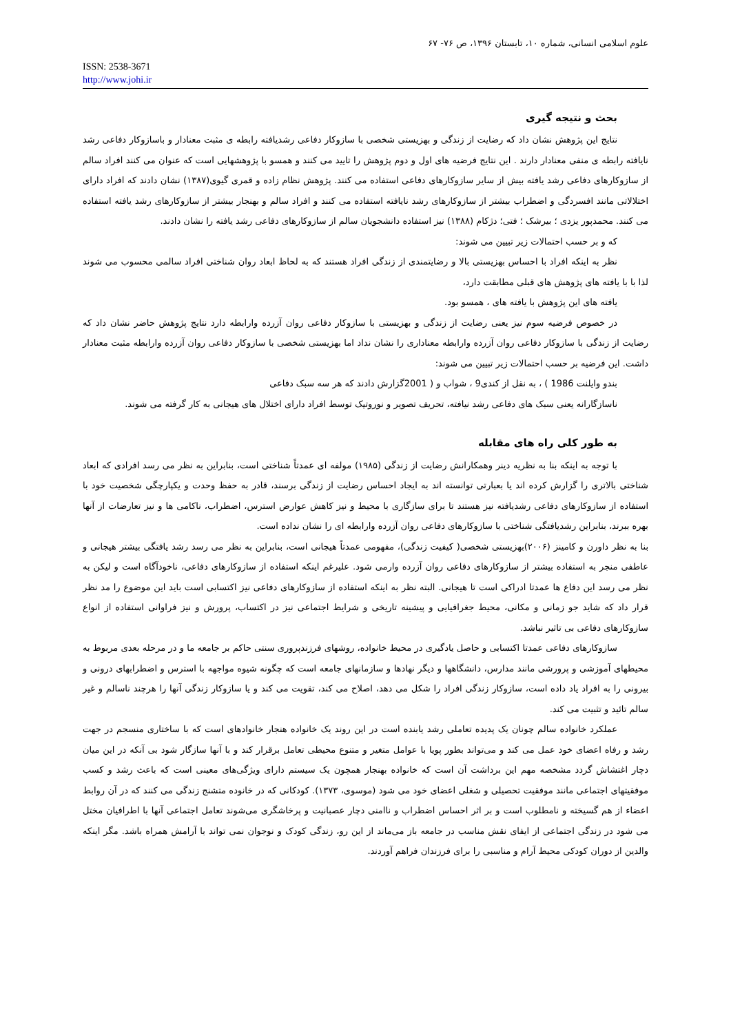علوم اسلامی انسانی، شماره ۱۰، تابستان ۱۳۹۶، ص ۷۶- ۶۷
ISSN: 2538-3671
http://www.johi.ir
بحث و نتیجه گیری
نتایج این پژوهش نشان داد که رضایت از زندگی و بهزیستی شخصی با سازوکار دفاعی رشدیافته رابطه ی مثبت معنادار و باسازوکار دفاعی رشد نایافته رابطه ی منفی معنادار دارند . این نتایج فرضیه های اول و دوم پژوهش را تایید می کنند و همسو با پژوهشهایی است که عنوان می کنند افراد سالم از سازوکارهای دفاعی رشد یافته بیش از سایر سازوکارهای دفاعی استفاده می کنند. پژوهش نظام زاده و قمری گیوی(۱۳۸۷) نشان دادند که افراد دارای اختلالاتی مانند افسردگی و اضطراب بیشتر از سازوکارهای رشد نایافته استفاده می کنند و افراد سالم و بهنجار بیشتر از سازوکارهای رشد یافته استفاده می کنند. محمدپور یزدی ؛ بیرشک ؛ فتی؛ دژکام (۱۳۸۸) نیز استفاده دانشجویان سالم از سازوکارهای دفاعی رشد یافته را نشان دادند.
که و بر حسب احتمالات زیر تبیین می شوند:
نظر به اینکه افراد با احساس بهزیستی بالا و رضایتمندی از زندگی افراد هستند که به لحاظ ابعاد روان شناختی افراد سالمی محسوب می شوند لذا با با یافته های پژوهش های قبلی مطابقت دارد،
یافته های این پژوهش با یافته های ، همسو بود.
در خصوص فرضیه سوم نیز یعنی رضایت از زندگی و بهزیستی با سازوکار دفاعی روان آزرده وارابطه دارد نتایج پژوهش حاضر نشان داد که رضایت از زندگی با سازوکار دفاعی روان آزرده وارابطه معناداری را نشان نداد اما بهزیستی شخصی با سازوکار دفاعی روان آزرده وارابطه مثبت معنادار داشت. این فرضیه بر حسب احتمالات زیر تبیین می شوند:
بندو وایلنت 1986 ) ، به نقل از کندی9 ، شواب و ( 2001گزارش دادند که هر سه سبک دفاعی
ناسازگارانه یعنی سبک های دفاعی رشد نیافته، تحریف تصویر و نوروتیک توسط افراد دارای اختلال های هیجانی به کار گرفته می شوند.
به طور کلی راه های مقابله
با توجه به اینکه بنا به نظریه دینر وهمکارانش رضایت از زندگی (۱۹۸۵) مولفه ای عمدتاً شناختی است، بنابراین به نظر می رسد افرادی که ابعاد شناختی بالاتری را گزارش کرده اند یا بعبارتی توانسته اند به ایجاد احساس رضایت از زندگی برسند، قادر به حفظ وحدت و یکپارچگی شخصیت خود با استفاده از سازوکارهای دفاعی رشدیافته نیز هستند تا برای سازگاری با محیط و نیز کاهش عوارض استرس، اضطراب، ناکامی ها و نیز تعارضات از آنها بهره ببرند، بنابراین رشدیافتگی شناختی با سازوکارهای دفاعی روان آزرده وارابطه ای را نشان نداده است.
بنا به نظر داورن و کامینز (۲۰۰۶)بهزیستی شخصی( کیفیت زندگی)، مفهومی عمدتاً هیجانی است، بنابراین به نظر می رسد رشد یافتگی بیشتر هیجانی و عاطفی منجر به استفاده بیشتر از سازوکارهای دفاعی روان آزرده وارمی شود. علیرغم اینکه استفاده از سازوکارهای دفاعی، ناخودآگاه است و لیکن به نظر می رسد این دفاع ها عمدتا ادراکی است تا هیجانی. البته نظر به اینکه استفاده از سازوکارهای دفاعی نیز اکتسابی است باید این موضوع را مد نظر قرار داد که شاید جو زمانی و مکانی، محیط جغرافیایی و پیشینه تاریخی و شرایط اجتماعی نیز در اکتساب، پرورش و نیز فراوانی استفاده از انواع سازوکارهای دفاعی بی تاثیر نباشد.
سازوکارهای دفاعی عمدتا اکتسابی و حاصل یادگیری در محیط خانواده، روشهای فرزندپروری سنتی حاکم بر جامعه ما و در مرحله بعدی مربوط به محیطهای آموزشی و پرورشی مانند مدارس، دانشگاهها و دیگر نهادها و سازمانهای جامعه است که چگونه شیوه مواجهه با استرس و اضطرابهای درونی و بیرونی را به افراد یاد داده است، سازوکار زندگی افراد را شکل می دهد، اصلاح می کند، تقویت می کند و یا سازوکار زندگی آنها را هرچند ناسالم و غیر سالم تائید و تثبیت می کند.
عملکرد خانواده سالم چونان یک پدیده تعاملی رشد یابنده است در این روند یک خانواده هنجار خانوادهای است که با ساختاری منسجم در جهت رشد و رفاه اعضای خود عمل می کند و می‌تواند بطور پویا با عوامل متغیر و متنوع محیطی تعامل برقرار کند و با آنها سازگار شود بی آنکه در این میان دچار اغتشاش گردد مشخصه مهم این برداشت آن است که خانواده بهنجار همچون یک سیستم دارای ویژگی‌های معینی است که باعث رشد و کسب موفقیتهای اجتماعی مانند موفقیت تحصیلی و شغلی اعضای خود می شود (موسوی، ۱۳۷۳). کودکانی که در خانوده متشنج زندگی می کنند که در آن روابط اعضاء از هم گسیخته و نامطلوب است و بر اثر احساس اضطراب و ناامنی دچار عصبانیت و پرخاشگری می‌شوند تعامل اجتماعی آنها با اطرافیان مختل می شود در زندگی اجتماعی از ایفای نقش مناسب در جامعه باز می‌ماند از این رو، زندگی کودک و نوجوان نمی تواند با آرامش همراه باشد. مگر اینکه والدین از دوران کودکی محیط آرام و مناسبی را برای فرزندان فراهم آوردند.